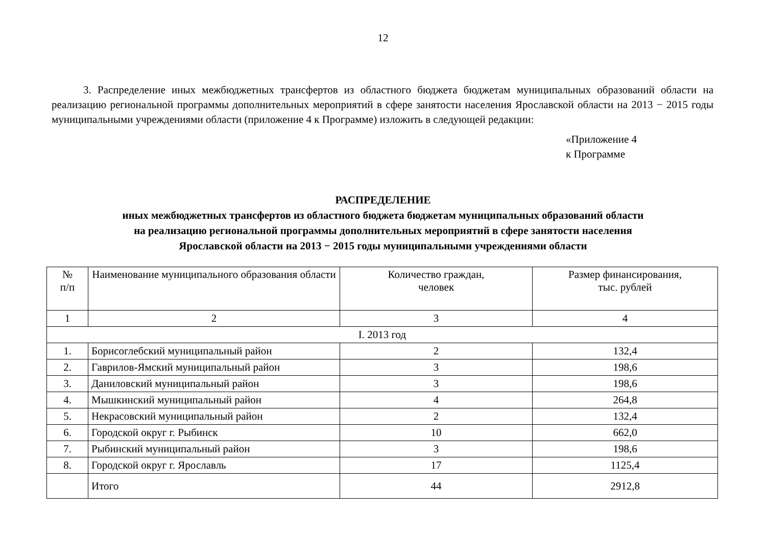12
3. Распределение иных межбюджетных трансфертов из областного бюджета бюджетам муниципальных образований области на реализацию региональной программы дополнительных мероприятий в сфере занятости населения Ярославской области на 2013 − 2015 годы муниципальными учреждениями области (приложение 4 к Программе) изложить в следующей редакции:
«Приложение 4
к Программе
РАСПРЕДЕЛЕНИЕ
иных межбюджетных трансфертов из областного бюджета бюджетам муниципальных образований области
на реализацию региональной программы дополнительных мероприятий в сфере занятости населения
Ярославской области на 2013 − 2015 годы муниципальными учреждениями области
| № п/п | Наименование муниципального образования области | Количество граждан, человек | Размер финансирования, тыс. рублей |
| --- | --- | --- | --- |
| 1 | 2 | 3 | 4 |
| I. 2013 год | | | |
| 1. | Борисоглебский муниципальный район | 2 | 132,4 |
| 2. | Гаврилов-Ямский муниципальный район | 3 | 198,6 |
| 3. | Даниловский муниципальный район | 3 | 198,6 |
| 4. | Мышкинский муниципальный район | 4 | 264,8 |
| 5. | Некрасовский муниципальный район | 2 | 132,4 |
| 6. | Городской округ г. Рыбинск | 10 | 662,0 |
| 7. | Рыбинский муниципальный район | 3 | 198,6 |
| 8. | Городской округ г. Ярославль | 17 | 1125,4 |
| | Итого | 44 | 2912,8 |